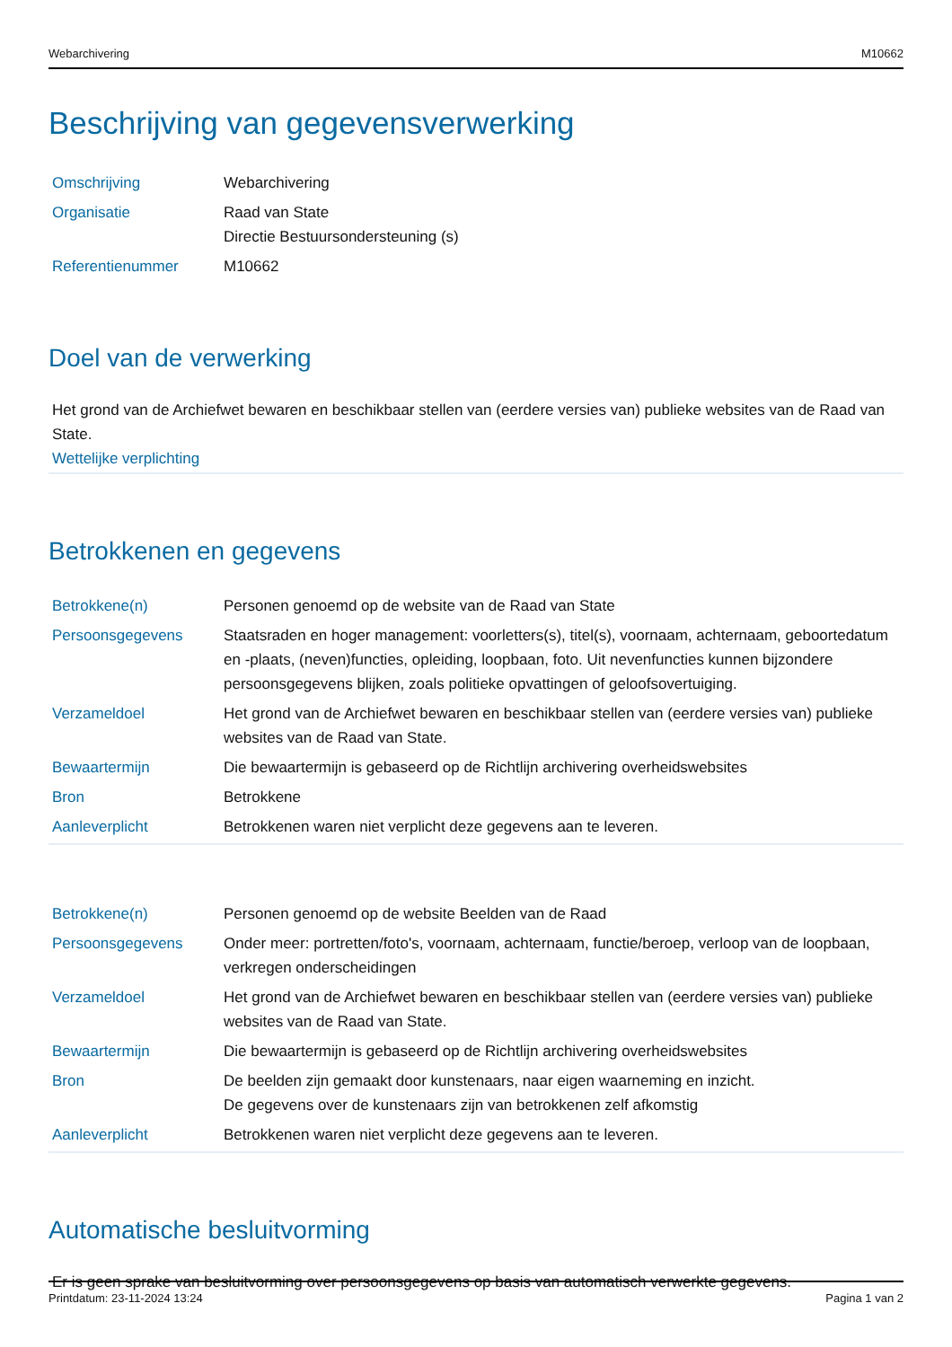Webarchivering M10662
Beschrijving van gegevensverwerking
| Omschrijving | Webarchivering |
| Organisatie | Raad van State Directie Bestuursondersteuning (s) |
| Referentienummer | M10662 |
Doel van de verwerking
Het grond van de Archiefwet bewaren en beschikbaar stellen van (eerdere versies van) publieke websites van de Raad van State.
Wettelijke verplichting
Betrokkenen en gegevens
| Betrokkene(n) | Personen genoemd op de website van de Raad van State |
| Persoonsgegevens | Staatsraden en hoger management: voorletters(s), titel(s), voornaam, achternaam, geboortedatum en -plaats, (neven)functies, opleiding, loopbaan, foto. Uit nevenfuncties kunnen bijzondere persoonsgegevens blijken, zoals politieke opvattingen of geloofsovertuiging. |
| Verzameldoel | Het grond van de Archiefwet bewaren en beschikbaar stellen van (eerdere versies van) publieke websites van de Raad van State. |
| Bewaartermijn | Die bewaartermijn is gebaseerd op de Richtlijn archivering overheidswebsites |
| Bron | Betrokkene |
| Aanleverplicht | Betrokkenen waren niet verplicht deze gegevens aan te leveren. |
| Betrokkene(n) | Personen genoemd op de website Beelden van de Raad |
| Persoonsgegevens | Onder meer: portretten/foto's, voornaam, achternaam, functie/beroep, verloop van de loopbaan, verkregen onderscheidingen |
| Verzameldoel | Het grond van de Archiefwet bewaren en beschikbaar stellen van (eerdere versies van) publieke websites van de Raad van State. |
| Bewaartermijn | Die bewaartermijn is gebaseerd op de Richtlijn archivering overheidswebsites |
| Bron | De beelden zijn gemaakt door kunstenaars, naar eigen waarneming en inzicht. De gegevens over de kunstenaars zijn van betrokkenen zelf afkomstig |
| Aanleverplicht | Betrokkenen waren niet verplicht deze gegevens aan te leveren. |
Automatische besluitvorming
Er is geen sprake van besluitvorming over persoonsgegevens op basis van automatisch verwerkte gegevens.
Printdatum: 23-11-2024 13:24 Pagina 1 van 2